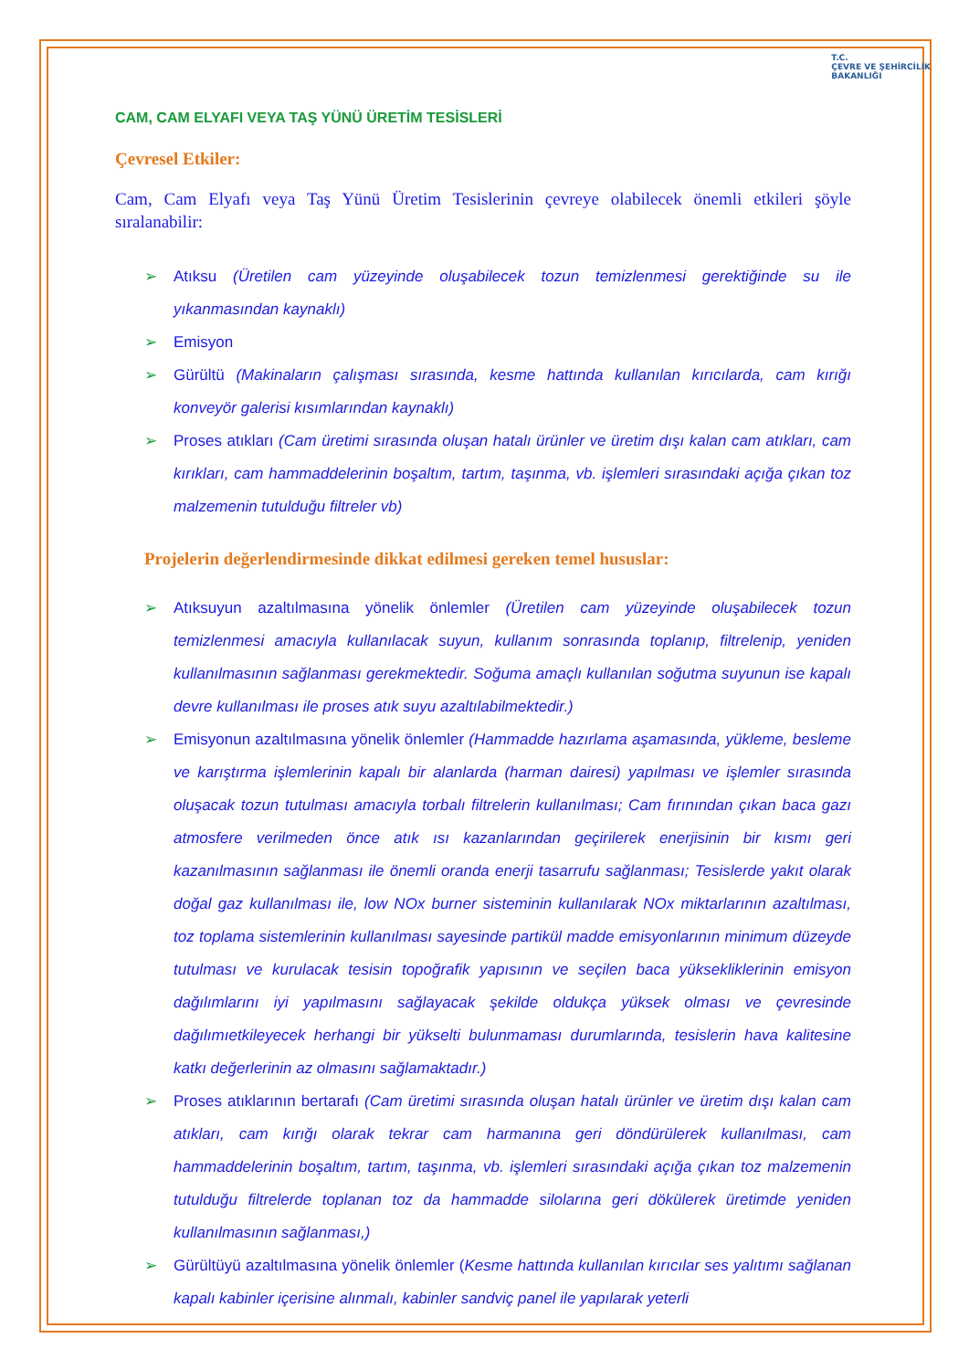T.C.
ÇEVRE VE ŞEHİRCİLİK
BAKANLIĞI
CAM, CAM ELYAFI VEYA TAŞ YÜNÜ ÜRETİM TESİSLERİ
Çevresel Etkiler:
Cam, Cam Elyafı veya Taş Yünü Üretim Tesislerinin çevreye olabilecek önemli etkileri şöyle sıralanabilir:
Atıksu (Üretilen cam yüzeyinde oluşabilecek tozun temizlenmesi gerektiğinde su ile yıkanmasından kaynaklı)
Emisyon
Gürültü (Makinaların çalışması sırasında, kesme hattında kullanılan kırıcılarda, cam kırığı konveyör galerisi kısımlarından kaynaklı)
Proses atıkları (Cam üretimi sırasında oluşan hatalı ürünler ve üretim dışı kalan cam atıkları, cam kırıkları, cam hammaddelerinin boşaltım, tartım, taşınma, vb. işlemleri sırasındaki açığa çıkan toz malzemenin tutulduğu filtreler vb)
Projelerin değerlendirmesinde dikkat edilmesi gereken temel hususlar:
Atıksuyun azaltılmasına yönelik önlemler (Üretilen cam yüzeyinde oluşabilecek tozun temizlenmesi amacıyla kullanılacak suyun, kullanım sonrasında toplanıp, filtrelenip, yeniden kullanılmasının sağlanması gerekmektedir. Soğuma amaçlı kullanılan soğutma suyunun ise kapalı devre kullanılması ile proses atık suyu azaltılabilmektedir.)
Emisyonun azaltılmasına yönelik önlemler (Hammadde hazırlama aşamasında, yükleme, besleme ve karıştırma işlemlerinin kapalı bir alanlarda (harman dairesi) yapılması ve işlemler sırasında oluşacak tozun tutulması amacıyla torbalı filtrelerin kullanılması; Cam fırınından çıkan baca gazı atmosfere verilmeden önce atık ısı kazanlarından geçirilerek enerjisinin bir kısmı geri kazanılmasının sağlanması ile önemli oranda enerji tasarrufu sağlanması; Tesislerde yakıt olarak doğal gaz kullanılması ile, low NOx burner sisteminin kullanılarak NOx miktarlarının azaltılması, toz toplama sistemlerinin kullanılması sayesinde partikül madde emisyonlarının minimum düzeyde tutulması ve kurulacak tesisin topoğrafik yapısının ve seçilen baca yüksekliklerinin emisyon dağılımlarını iyi yapılmasını sağlayacak şekilde oldukça yüksek olması ve çevresinde dağılımıetkileyecek herhangi bir yükselti bulunmaması durumlarında, tesislerin hava kalitesine katkı değerlerinin az olmasını sağlamaktadır.)
Proses atıklarının bertarafı (Cam üretimi sırasında oluşan hatalı ürünler ve üretim dışı kalan cam atıkları, cam kırığı olarak tekrar cam harmanına geri döndürülerek kullanılması, cam hammaddelerinin boşaltım, tartım, taşınma, vb. işlemleri sırasındaki açığa çıkan toz malzemenin tutulduğu filtrelerde toplanan toz da hammadde silolarına geri dökülerek üretimde yeniden kullanılmasının sağlanması,)
Gürültüyü azaltılmasına yönelik önlemler (Kesme hattında kullanılan kırıcılar ses yalıtımı sağlanan kapalı kabinler içerisine alınmalı, kabinler sandviç panel ile yapılarak yeterli